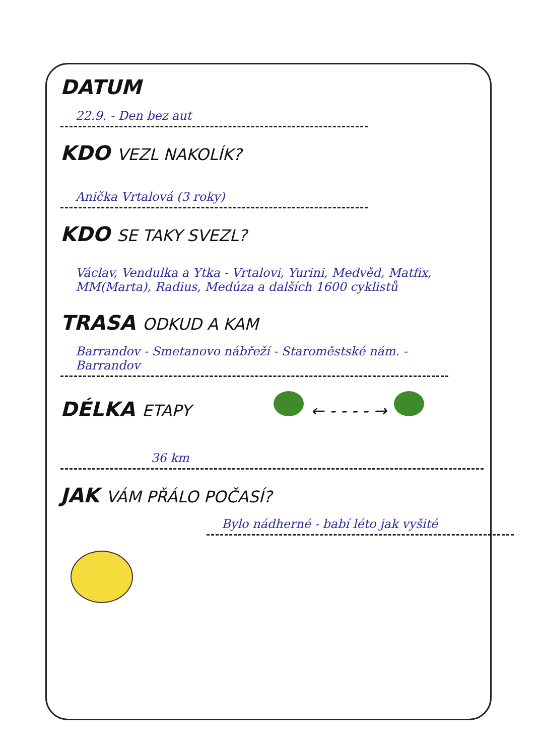DATUM
22.9. - Den bez aut
KDO VEZL NAKOLÍK?
Anička Vrtalová (3 roky)
KDO SE TAKY SVEZL?
Václav, Vendulka a Ytka - Vrtalovi, Yurini, Medvěd, Matfix, MM(Marta), Radius, Medúza a dalších 1600 cyklistů
TRASA ODKUD A KAM
Barrandov - Smetanovo nábřeží - Staroměstské nám. - Barrandov
DÉLKA ETAPY ← - - - - →
36 km
JAK VÁM PŘÁLO POČASÍ?
Bylo nádherné - babí léto jak vyšité